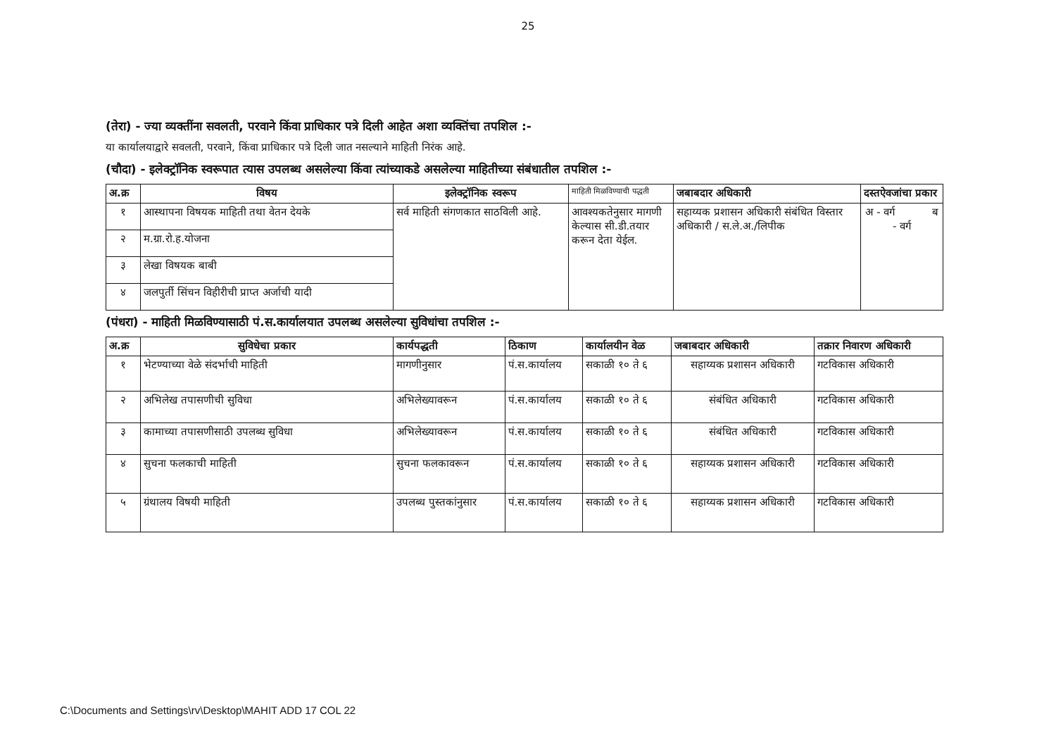25
(तेरा) - ज्या व्यक्तींना सवलती, परवाने किंवा प्राधिकार पत्रे दिली आहेत अशा व्यक्तिंचा तपशिल :-
या कार्यालयाद्वारे सवलती, परवाने, किंवा प्राधिकार पत्रे दिली जात नसल्याने माहिती निरंक आहे.
(चौदा) - इलेक्ट्रॉनिक स्वरूपात त्यास उपलब्ध असलेल्या किंवा त्यांच्याकडे असलेल्या माहितीच्या संबंधातील तपशिल :-
| अ.क्र | विषय | इलेक्ट्रॉनिक स्वरूप | माहिती मिळविण्याची पद्धती | जबाबदार अधिकारी | दस्तऐवजांचा प्रकार |
| --- | --- | --- | --- | --- | --- |
| १ | आस्थापना विषयक माहिती तथा वेतन देयके | सर्व माहिती संगणकात साठविली आहे. | आवश्यकतेनुसार मागणी केल्यास सी.डी.तयार करून देता येईल. | सहाय्यक प्रशासन अधिकारी संबंधित विस्तार अधिकारी / स.ले.अ./लिपीक | अ - वर्ग ब - वर्ग |
| २ | म.ग्रा.रो.ह.योजना | | | | |
| ३ | लेखा विषयक बाबी | | | | |
| ४ | जलपुर्ती सिंचन विहीरीची प्राप्त अर्जाची यादी | | | | |
(पंधरा) - माहिती मिळविण्यासाठी पं.स.कार्यालयात उपलब्ध असलेल्या सुविधांचा तपशिल :-
| अ.क्र | सुविधेचा प्रकार | कार्यपद्धती | ठिकाण | कार्यालयीन वेळ | जबाबदार अधिकारी | तक्रार निवारण अधिकारी |
| --- | --- | --- | --- | --- | --- | --- |
| १ | भेटण्याच्या वेळे संदर्भाची माहिती | मागणीनुसार | पं.स.कार्यालय | सकाळी १० ते ६ | सहाय्यक प्रशासन अधिकारी | गटविकास अधिकारी |
| २ | अभिलेख तपासणीची सुविधा | अभिलेख्यावरून | पं.स.कार्यालय | सकाळी १० ते ६ | संबंधित अधिकारी | गटविकास अधिकारी |
| ३ | कामाच्या तपासणीसाठी उपलब्ध सुविधा | अभिलेख्यावरून | पं.स.कार्यालय | सकाळी १० ते ६ | संबंधित अधिकारी | गटविकास अधिकारी |
| ४ | सुचना फलकाची माहिती | सुचना फलकावरून | पं.स.कार्यालय | सकाळी १० ते ६ | सहाय्यक प्रशासन अधिकारी | गटविकास अधिकारी |
| ५ | ग्रंथालय विषयी माहिती | उपलब्ध पुस्तकांनुसार | पं.स.कार्यालय | सकाळी १० ते ६ | सहाय्यक प्रशासन अधिकारी | गटविकास अधिकारी |
C:\Documents and Settings\rv\Desktop\MAHIT ADD 17 COL 22